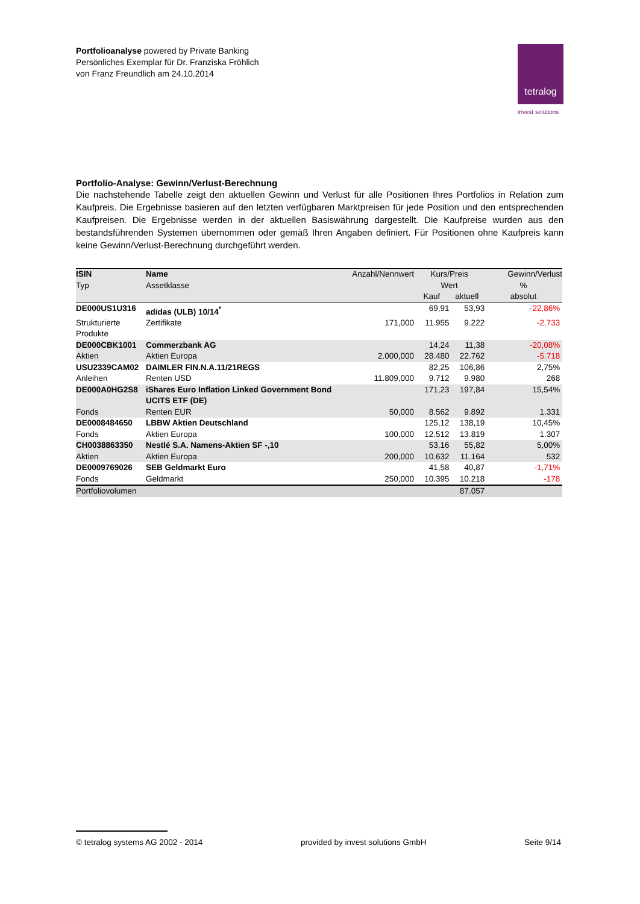Portfolioanalyse powered by Private Banking
Persönliches Exemplar für Dr. Franziska Fröhlich
von Franz Freundlich am 24.10.2014
tetralog
invest solutions
Portfolio-Analyse: Gewinn/Verlust-Berechnung
Die nachstehende Tabelle zeigt den aktuellen Gewinn und Verlust für alle Positionen Ihres Portfolios in Relation zum Kaufpreis. Die Ergebnisse basieren auf den letzten verfügbaren Marktpreisen für jede Position und den entsprechenden Kaufpreisen. Die Ergebnisse werden in der aktuellen Basiswährung dargestellt. Die Kaufpreise wurden aus den bestandsführenden Systemen übernommen oder gemäß Ihren Angaben definiert. Für Positionen ohne Kaufpreis kann keine Gewinn/Verlust-Berechnung durchgeführt werden.
| ISIN | Name | Anzahl/Nennwert | Kurs/Preis | | Gewinn/Verlust |
| --- | --- | --- | --- | --- | --- |
| Typ | Assetklasse | | Wert | | % |
| | | | Kauf | aktuell | absolut |
| DE000US1U316 | adidas (ULB) 10/14<sup>*</sup> | | 69,91 | 53,93 | -22,86% |
| Strukturierte Produkte | Zertifikate | 171,000 | 11.955 | 9.222 | -2.733 |
| DE000CBK1001 | Commerzbank AG | | 14,24 | 11,38 | -20,08% |
| Aktien | Aktien Europa | 2.000,000 | 28.480 | 22.762 | -5.718 |
| USU2339CAM02 | DAIMLER FIN.N.A.11/21REGS | | 82,25 | 106,86 | 2,75% |
| Anleihen | Renten USD | 11.809,000 | 9.712 | 9.980 | 268 |
| DE000A0HG2S8 | iShares Euro Inflation Linked Government Bond UCITS ETF (DE) | | 171,23 | 197,84 | 15,54% |
| Fonds | Renten EUR | 50,000 | 8.562 | 9.892 | 1.331 |
| DE0008484650 | LBBW Aktien Deutschland | | 125,12 | 138,19 | 10,45% |
| Fonds | Aktien Europa | 100,000 | 12.512 | 13.819 | 1.307 |
| CH0038863350 | Nestlé S.A. Namens-Aktien SF -,10 | | 53,16 | 55,82 | 5,00% |
| Aktien | Aktien Europa | 200,000 | 10.632 | 11.164 | 532 |
| DE0009769026 | SEB Geldmarkt Euro | | 41,58 | 40,87 | -1,71% |
| Fonds | Geldmarkt | 250,000 | 10.395 | 10.218 | -178 |
| Portfoliovolumen | | | | 87.057 | |
© tetralog systems AG 2002 - 2014 provided by invest solutions GmbH Seite 9/14